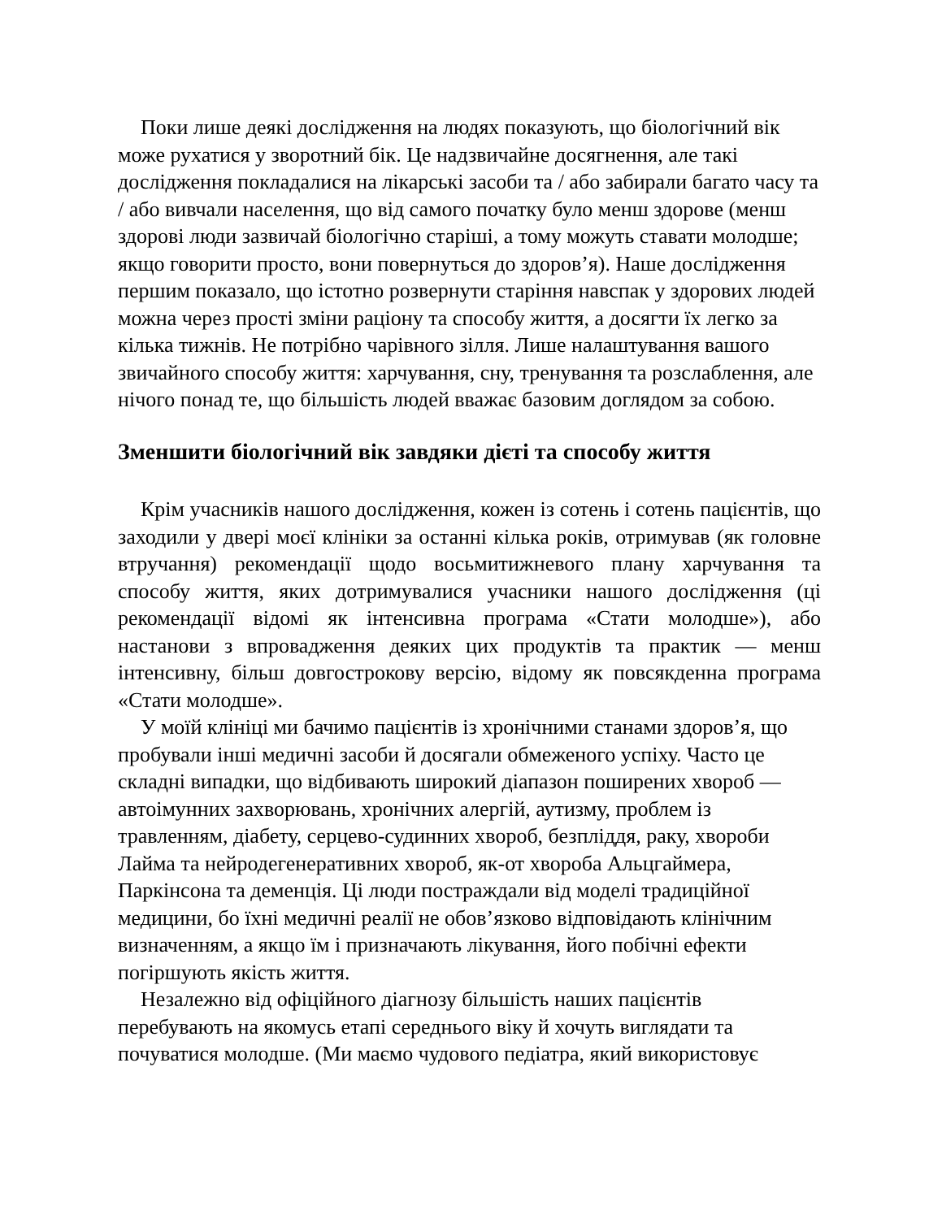Поки лише деякі дослідження на людях показують, що біологічний вік може рухатися у зворотний бік. Це надзвичайне досягнення, але такі дослідження покладалися на лікарські засоби та / або забирали багато часу та / або вивчали населення, що від самого початку було менш здорове (менш здорові люди зазвичай біологічно старіші, а тому можуть ставати молодше; якщо говорити просто, вони повернуться до здоров’я). Наше дослідження першим показало, що істотно розвернути старіння навспак у здорових людей можна через прості зміни раціону та способу життя, а досягти їх легко за кілька тижнів. Не потрібно чарівного зілля. Лише налаштування вашого звичайного способу життя: харчування, сну, тренування та розслаблення, але нічого понад те, що більшість людей вважає базовим доглядом за собою.
Зменшити біологічний вік завдяки дієті та способу життя
Крім учасників нашого дослідження, кожен із сотень і сотень пацієнтів, що заходили у двері моєї клініки за останні кілька років, отримував (як головне втручання) рекомендації щодо восьмитижневого плану харчування та способу життя, яких дотримувалися учасники нашого дослідження (ці рекомендації відомі як інтенсивна програма «Стати молодше»), або настанови з впровадження деяких цих продуктів та практик — менш інтенсивну, більш довгострокову версію, відому як повсякденна програма «Стати молодше».
У моїй клініці ми бачимо пацієнтів із хронічними станами здоров’я, що пробували інші медичні засоби й досягали обмеженого успіху. Часто це складні випадки, що відбивають широкий діапазон поширених хвороб — автоімунних захворювань, хронічних алергій, аутизму, проблем із травленням, діабету, серцево-судинних хвороб, безпліддя, раку, хвороби Лайма та нейродегенеративних хвороб, як-от хвороба Альцгаймера, Паркінсона та деменція. Ці люди постраждали від моделі традиційної медицини, бо їхні медичні реалії не обов’язково відповідають клінічним визначенням, а якщо їм і призначають лікування, його побічні ефекти погіршують якість життя.
Незалежно від офіційного діагнозу більшість наших пацієнтів перебувають на якомусь етапі середнього віку й хочуть виглядати та почуватися молодше. (Ми маємо чудового педіатра, який використовує